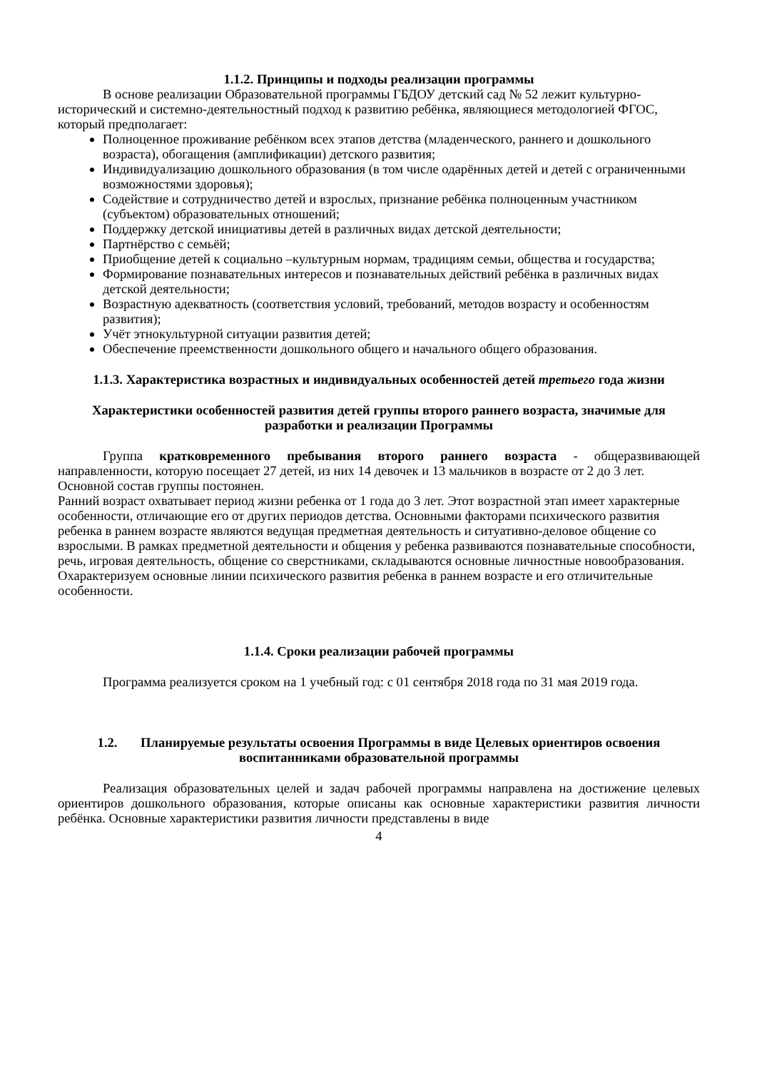1.1.2. Принципы и подходы реализации программы
В основе реализации Образовательной программы ГБДОУ детский сад № 52 лежит культурно-исторический и системно-деятельностный подход к развитию ребёнка, являющиеся методологией ФГОС, который предполагает:
Полноценное проживание ребёнком всех этапов детства (младенческого, раннего и дошкольного возраста), обогащения (амплификации) детского развития;
Индивидуализацию дошкольного образования (в том числе одарённых детей и детей с ограниченными возможностями здоровья);
Содействие и сотрудничество детей и взрослых, признание ребёнка полноценным участником (субъектом) образовательных отношений;
Поддержку детской инициативы детей в различных видах детской деятельности;
Партнёрство с семьёй;
Приобщение детей к социально –культурным нормам, традициям семьи, общества и государства;
Формирование познавательных интересов и познавательных действий ребёнка в различных видах детской деятельности;
Возрастную адекватность (соответствия условий, требований, методов возрасту и особенностям развития);
Учёт этнокультурной ситуации развития детей;
Обеспечение преемственности дошкольного общего и начального общего образования.
1.1.3. Характеристика возрастных и индивидуальных особенностей детей третьего года жизни
Характеристики особенностей развития детей группы второго раннего возраста, значимые для разработки и реализации Программы
Группа кратковременного пребывания второго раннего возраста - общеразвивающей направленности, которую посещает 27 детей, из них 14 девочек и 13 мальчиков в возрасте от 2 до 3 лет.
Основной состав группы постоянен.
Ранний возраст охватывает период жизни ребенка от 1 года до 3 лет. Этот возрастной этап имеет характерные особенности, отличающие его от других периодов детства. Основными факторами психического развития ребенка в раннем возрасте являются ведущая предметная деятельность и ситуативно-деловое общение со взрослыми. В рамках предметной деятельности и общения у ребенка развиваются познавательные способности, речь, игровая деятельность, общение со сверстниками, складываются основные личностные новообразования. Охарактеризуем основные линии психического развития ребенка в раннем возрасте и его отличительные особенности.
1.1.4. Сроки реализации рабочей программы
Программа реализуется сроком на 1 учебный год: с 01 сентября 2018 года по 31 мая 2019 года.
1.2. Планируемые результаты освоения Программы в виде Целевых ориентиров освоения воспитанниками образовательной программы
Реализация образовательных целей и задач рабочей программы направлена на достижение целевых ориентиров дошкольного образования, которые описаны как основные характеристики развития личности ребёнка. Основные характеристики развития личности представлены в виде
4